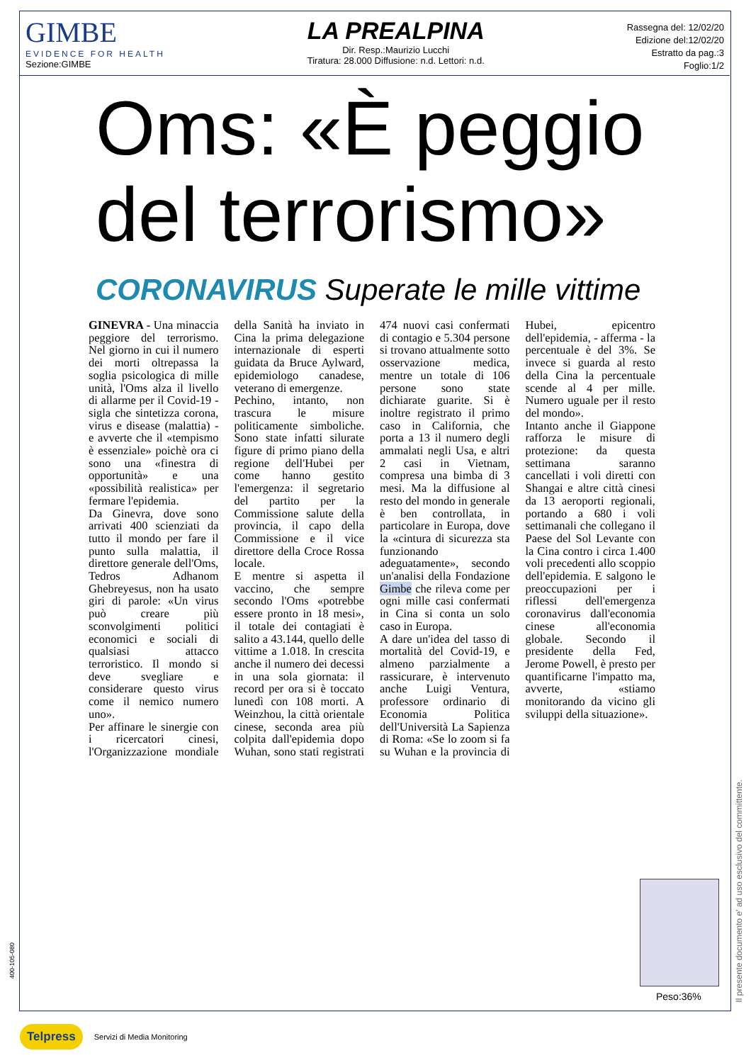GIMBE
EVIDENCE FOR HEALTH
Sezione:GIMBE
LA PREALPINA
Dir. Resp.:Maurizio Lucchi
Tiratura: 28.000 Diffusione: n.d. Lettori: n.d.
Rassegna del: 12/02/20
Edizione del:12/02/20
Estratto da pag.:3
Foglio:1/2
Oms: «È peggio del terrorismo»
CORONAVIRUS Superate le mille vittime
GINEVRA - Una minaccia peggiore del terrorismo. Nel giorno in cui il numero dei morti oltrepassa la soglia psicologica di mille unità, l'Oms alza il livello di allarme per il Covid-19 - sigla che sintetizza corona, virus e disease (malattia) - e avverte che il «tempismo è essenziale» poichè ora ci sono una «finestra di opportunità» e una «possibilità realistica» per fermare l'epidemia.
Da Ginevra, dove sono arrivati 400 scienziati da tutto il mondo per fare il punto sulla malattia, il direttore generale dell'Oms, Tedros Adhanom Ghebreyesus, non ha usato giri di parole: «Un virus può creare più sconvolgimenti politici economici e sociali di qualsiasi attacco terroristico. Il mondo si deve svegliare e considerare questo virus come il nemico numero uno».
Per affinare le sinergie con i ricercatori cinesi, l'Organizzazione mondiale della Sanità ha inviato in Cina la prima delegazione internazionale di esperti guidata da Bruce Aylward, epidemiologo canadese, veterano di emergenze.
Pechino, intanto, non trascura le misure politicamente simboliche. Sono state infatti silurate figure di primo piano della regione dell'Hubei per come hanno gestito l'emergenza: il segretario del partito per la Commissione salute della provincia, il capo della Commissione e il vice direttore della Croce Rossa locale.
E mentre si aspetta il vaccino, che sempre secondo l'Oms «potrebbe essere pronto in 18 mesi», il totale dei contagiati è salito a 43.144, quello delle vittime a 1.018. In crescita anche il numero dei decessi in una sola giornata: il record per ora si è toccato lunedì con 108 morti. A Weinzhou, la città orientale cinese, seconda area più colpita dall'epidemia dopo Wuhan, sono stati registrati 474 nuovi casi confermati di contagio e 5.304 persone si trovano attualmente sotto osservazione medica, mentre un totale di 106 persone sono state dichiarate guarite. Si è inoltre registrato il primo caso in California, che porta a 13 il numero degli ammalati negli Usa, e altri 2 casi in Vietnam, compresa una bimba di 3 mesi. Ma la diffusione al resto del mondo in generale è ben controllata, in particolare in Europa, dove la «cintura di sicurezza sta funzionando adeguatamente», secondo un'analisi della Fondazione Gimbe che rileva come per ogni mille casi confermati in Cina si conta un solo caso in Europa.
A dare un'idea del tasso di mortalità del Covid-19, e almeno parzialmente a rassicurare, è intervenuto anche Luigi Ventura, professore ordinario di Economia Politica dell'Università La Sapienza di Roma: «Se lo zoom si fa su Wuhan e la provincia di Hubei, epicentro dell'epidemia, - afferma - la percentuale è del 3%. Se invece si guarda al resto della Cina la percentuale scende al 4 per mille. Numero uguale per il resto del mondo».
Intanto anche il Giappone rafforza le misure di protezione: da questa settimana saranno cancellati i voli diretti con Shangai e altre città cinesi da 13 aeroporti regionali, portando a 680 i voli settimanali che collegano il Paese del Sol Levante con la Cina contro i circa 1.400 voli precedenti allo scoppio dell'epidemia. E salgono le preoccupazioni per i riflessi dell'emergenza coronavirus dall'economia cinese all'economia globale. Secondo il presidente della Fed, Jerome Powell, è presto per quantificarne l'impatto ma, avverte, «stiamo monitorando da vicino gli sviluppi della situazione».
Peso:36%
Il presente documento e' ad uso esclusivo del committente.
400-105-080
Telpress Servizi di Media Monitoring